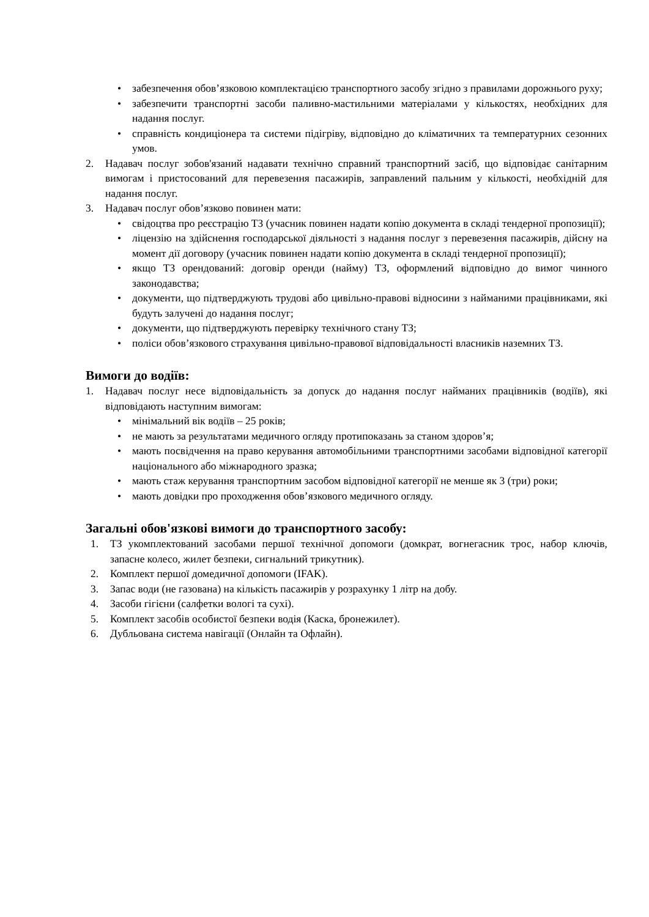• забезпечення обов’язковою комплектацією транспортного засобу згідно з правилами дорожнього руху;
• забезпечити транспортні засоби паливно-мастильними матеріалами у кількостях, необхідних для надання послуг.
• справність кондиціонера та системи підігріву, відповідно до кліматичних та температурних сезонних умов.
2. Надавач послуг зобов'язаний надавати технічно справний транспортний засіб, що відповідає санітарним вимогам і пристосований для перевезення пасажирів, заправлений пальним у кількості, необхідній для надання послуг.
3. Надавач послуг обов’язково повинен мати:
• свідоцтва про реєстрацію ТЗ (учасник повинен надати копію документа в складі тендерної пропозиції);
• ліцензію на здійснення господарської діяльності з надання послуг з перевезення пасажирів, дійсну на момент дії договору (учасник повинен надати копію документа в складі тендерної пропозиції);
• якщо ТЗ орендований: договір оренди (найму) ТЗ, оформлений відповідно до вимог чинного законодавства;
• документи, що підтверджують трудові або цивільно-правові відносини з найманими працівниками, які будуть залучені до надання послуг;
• документи, що підтверджують перевірку технічного стану ТЗ;
• поліси обов’язкового страхування цивільно-правової відповідальності власників наземних ТЗ.
Вимоги до водіїв:
1. Надавач послуг несе відповідальність за допуск до надання послуг найманих працівників (водіїв), які відповідають наступним вимогам:
• мінімальний вік водіїв – 25 років;
• не мають за результатами медичного огляду протипоказань за станом здоров’я;
• мають посвідчення на право керування автомобільними транспортними засобами відповідної категорії національного або міжнародного зразка;
• мають стаж керування транспортним засобом відповідної категорії не менше як 3 (три) роки;
• мають довідки про проходження обов’язкового медичного огляду.
Загальні обов'язкові вимоги до транспортного засобу:
1. ТЗ укомплектований засобами першої технічної допомоги (домкрат, вогнегасник трос, набор ключів, запасне колесо, жилет безпеки, сигнальний трикутник).
2. Комплект першої домедичної допомоги (IFAK).
3. Запас води (не газована) на кількість пасажирів у розрахунку 1 літр на добу.
4. Засоби гігієни (салфетки вологі та сухі).
5. Комплект засобів особистої безпеки водія (Каска, бронежилет).
6. Дубльована система навігації (Онлайн та Офлайн).